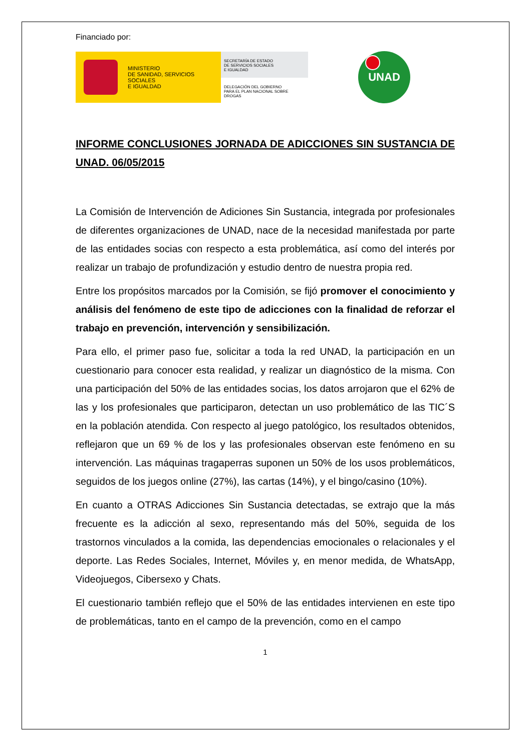Financiado por:
MINISTERIO
DE SANIDAD, SERVICIOS SOCIALES
E IGUALDAD
SECRETARÍA DE ESTADO
DE SERVICIOS SOCIALES
E IGUALDAD
DELEGACIÓN DEL GOBIERNO
PARA EL PLAN NACIONAL SOBRE DROGAS
UNAD
INFORME CONCLUSIONES JORNADA DE ADICCIONES SIN SUSTANCIA DE UNAD. 06/05/2015
La Comisión de Intervención de Adiciones Sin Sustancia, integrada por profesionales de diferentes organizaciones de UNAD, nace de la necesidad manifestada por parte de las entidades socias con respecto a esta problemática, así como del interés por realizar un trabajo de profundización y estudio dentro de nuestra propia red.
Entre los propósitos marcados por la Comisión, se fijó promover el conocimiento y análisis del fenómeno de este tipo de adicciones con la finalidad de reforzar el trabajo en prevención, intervención y sensibilización.
Para ello, el primer paso fue, solicitar a toda la red UNAD, la participación en un cuestionario para conocer esta realidad, y realizar un diagnóstico de la misma. Con una participación del 50% de las entidades socias, los datos arrojaron que el 62% de las y los profesionales que participaron, detectan un uso problemático de las TIC´S en la población atendida. Con respecto al juego patológico, los resultados obtenidos, reflejaron que un 69 % de los y las profesionales observan este fenómeno en su intervención. Las máquinas tragaperras suponen un 50% de los usos problemáticos, seguidos de los juegos online (27%), las cartas (14%), y el bingo/casino (10%).
En cuanto a OTRAS Adicciones Sin Sustancia detectadas, se extrajo que la más frecuente es la adicción al sexo, representando más del 50%, seguida de los trastornos vinculados a la comida, las dependencias emocionales o relacionales y el deporte. Las Redes Sociales, Internet, Móviles y, en menor medida, de WhatsApp, Videojuegos, Cibersexo y Chats.
El cuestionario también reflejo que el 50% de las entidades intervienen en este tipo de problemáticas, tanto en el campo de la prevención, como en el campo
1